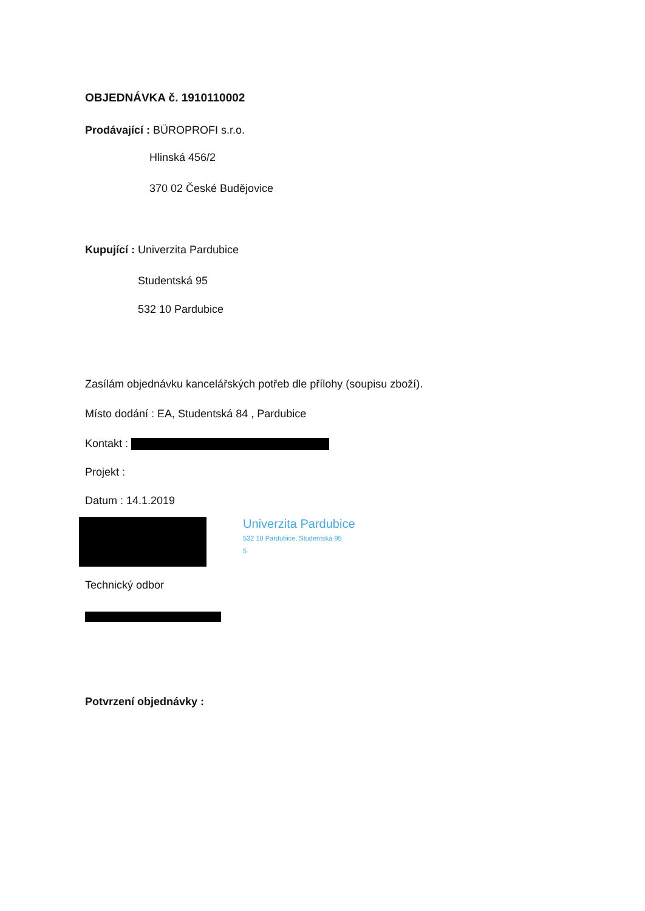OBJEDNÁVKA č. 1910110002
Prodávající : BÜROPROFI s.r.o.
Hlinská 456/2
370 02 České Budějovice
Kupující : Univerzita Pardubice
Studentská 95
532 10 Pardubice
Zasílám objednávku kancelářských potřeb dle přílohy (soupisu zboží).
Místo dodání : EA, Studentská 84 , Pardubice
Kontakt :
Projekt :
Datum : 14.1.2019
Univerzita Pardubice
532 10 Pardubice, Studentská 95
5
Technický odbor
Potvrzení objednávky :